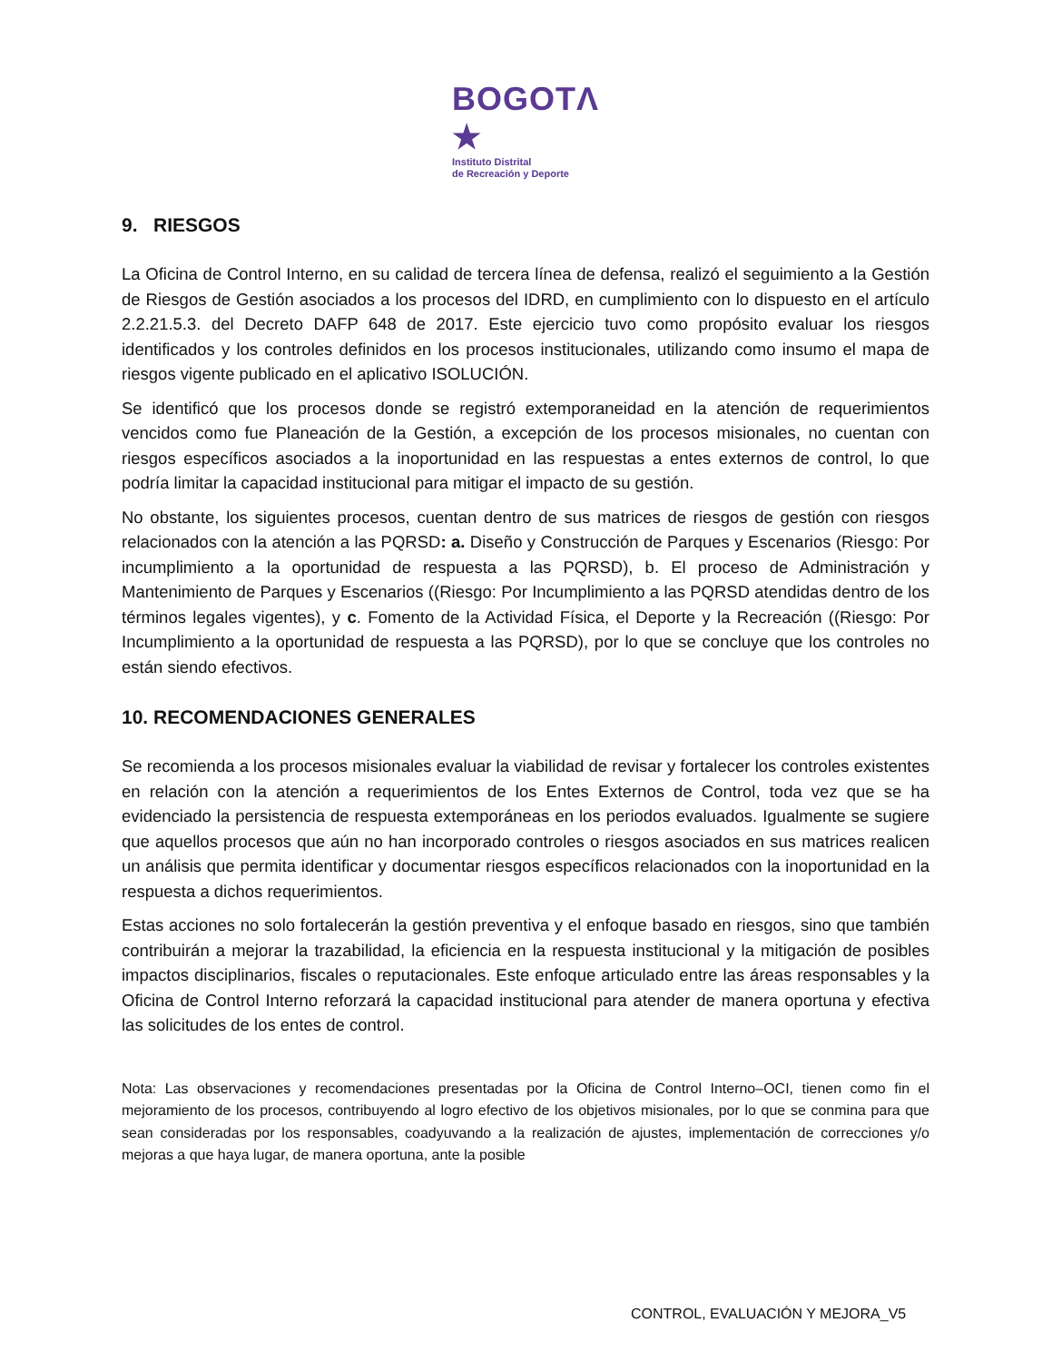BOGOTΛ ★
Instituto Distrital
de Recreación y Deporte
9. RIESGOS
La Oficina de Control Interno, en su calidad de tercera línea de defensa, realizó el seguimiento a la Gestión de Riesgos de Gestión asociados a los procesos del IDRD, en cumplimiento con lo dispuesto en el artículo 2.2.21.5.3. del Decreto DAFP 648 de 2017. Este ejercicio tuvo como propósito evaluar los riesgos identificados y los controles definidos en los procesos institucionales, utilizando como insumo el mapa de riesgos vigente publicado en el aplicativo ISOLUCIÓN.
Se identificó que los procesos donde se registró extemporaneidad en la atención de requerimientos vencidos como fue Planeación de la Gestión, a excepción de los procesos misionales, no cuentan con riesgos específicos asociados a la inoportunidad en las respuestas a entes externos de control, lo que podría limitar la capacidad institucional para mitigar el impacto de su gestión.
No obstante, los siguientes procesos, cuentan dentro de sus matrices de riesgos de gestión con riesgos relacionados con la atención a las PQRSD: a. Diseño y Construcción de Parques y Escenarios (Riesgo: Por incumplimiento a la oportunidad de respuesta a las PQRSD), b. El proceso de Administración y Mantenimiento de Parques y Escenarios ((Riesgo: Por Incumplimiento a las PQRSD atendidas dentro de los términos legales vigentes), y c. Fomento de la Actividad Física, el Deporte y la Recreación ((Riesgo: Por Incumplimiento a la oportunidad de respuesta a las PQRSD), por lo que se concluye que los controles no están siendo efectivos.
10. RECOMENDACIONES GENERALES
Se recomienda a los procesos misionales evaluar la viabilidad de revisar y fortalecer los controles existentes en relación con la atención a requerimientos de los Entes Externos de Control, toda vez que se ha evidenciado la persistencia de respuesta extemporáneas en los periodos evaluados. Igualmente se sugiere que aquellos procesos que aún no han incorporado controles o riesgos asociados en sus matrices realicen un análisis que permita identificar y documentar riesgos específicos relacionados con la inoportunidad en la respuesta a dichos requerimientos.
Estas acciones no solo fortalecerán la gestión preventiva y el enfoque basado en riesgos, sino que también contribuirán a mejorar la trazabilidad, la eficiencia en la respuesta institucional y la mitigación de posibles impactos disciplinarios, fiscales o reputacionales. Este enfoque articulado entre las áreas responsables y la Oficina de Control Interno reforzará la capacidad institucional para atender de manera oportuna y efectiva las solicitudes de los entes de control.
Nota: Las observaciones y recomendaciones presentadas por la Oficina de Control Interno–OCI, tienen como fin el mejoramiento de los procesos, contribuyendo al logro efectivo de los objetivos misionales, por lo que se conmina para que sean consideradas por los responsables, coadyuvando a la realización de ajustes, implementación de correcciones y/o mejoras a que haya lugar, de manera oportuna, ante la posible
CONTROL, EVALUACIÓN Y MEJORA_V5